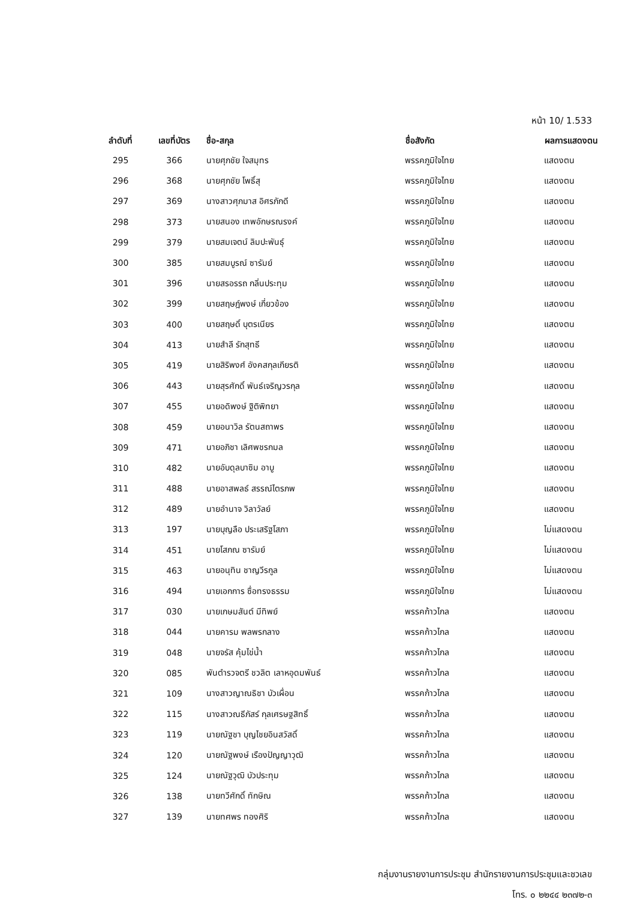หน้า 10/ 1.533
| ลำดับที่ | เลขที่บัตร | ชื่อ-สกุล | ชื่อสังกัด | ผลการแสดงตน |
| --- | --- | --- | --- | --- |
| 295 | 366 | นายศุภชัย ใจสมุทร | พรรคภูมิใจไทย | แสดงตน |
| 296 | 368 | นายศุภชัย โพธิ์สุ | พรรคภูมิใจไทย | แสดงตน |
| 297 | 369 | นางสาวศุภมาส อิศรภักดี | พรรคภูมิใจไทย | แสดงตน |
| 298 | 373 | นายสนอง เทพอักษรณรงค์ | พรรคภูมิใจไทย | แสดงตน |
| 299 | 379 | นายสมเจตน์ ลิมปะพันธุ์ | พรรคภูมิใจไทย | แสดงตน |
| 300 | 385 | นายสมบูรณ์ ซารัมย์ | พรรคภูมิใจไทย | แสดงตน |
| 301 | 396 | นายสรอรรถ กลิ่นประทุม | พรรคภูมิใจไทย | แสดงตน |
| 302 | 399 | นายสฤษฎ์พงษ์ เกี่ยวข้อง | พรรคภูมิใจไทย | แสดงตน |
| 303 | 400 | นายสฤษดิ์ บุตรเนียร | พรรคภูมิใจไทย | แสดงตน |
| 304 | 413 | นายสำลี รักสุทธี | พรรคภูมิใจไทย | แสดงตน |
| 305 | 419 | นายสิริพงศ์ อังคสกุลเกียรติ | พรรคภูมิใจไทย | แสดงตน |
| 306 | 443 | นายสุรศักดิ์ พันธ์เจริญวรกุล | พรรคภูมิใจไทย | แสดงตน |
| 307 | 455 | นายอดิพงษ์ ฐิติพิทยา | พรรคภูมิใจไทย | แสดงตน |
| 308 | 459 | นายอนาวิล รัตนสถาพร | พรรคภูมิใจไทย | แสดงตน |
| 309 | 471 | นายอภิชา เลิศพชรกมล | พรรคภูมิใจไทย | แสดงตน |
| 310 | 482 | นายอับดุลบาซิม อาบู | พรรคภูมิใจไทย | แสดงตน |
| 311 | 488 | นายอาสพลธ์ สรรณ์ไตรภพ | พรรคภูมิใจไทย | แสดงตน |
| 312 | 489 | นายอำนาจ วิลาวัลย์ | พรรคภูมิใจไทย | แสดงตน |
| 313 | 197 | นายบุญลือ ประเสริฐโสภา | พรรคภูมิใจไทย | ไม่แสดงตน |
| 314 | 451 | นายโสภณ ซารัมย์ | พรรคภูมิใจไทย | ไม่แสดงตน |
| 315 | 463 | นายอนุทิน ชาญวีรกูล | พรรคภูมิใจไทย | ไม่แสดงตน |
| 316 | 494 | นายเอกการ ซื่อทรงธรรม | พรรคภูมิใจไทย | ไม่แสดงตน |
| 317 | 030 | นายเกษมสันต์ มีทิพย์ | พรรคก้าวไกล | แสดงตน |
| 318 | 044 | นายคารม พลพรกลาง | พรรคก้าวไกล | แสดงตน |
| 319 | 048 | นายจรัส คุ้มไข่น้ำ | พรรคก้าวไกล | แสดงตน |
| 320 | 085 | พันตำรวจตรี ชวลิต เลาหอุดมพันธ์ | พรรคก้าวไกล | แสดงตน |
| 321 | 109 | นางสาวญาณธิชา บัวเผื่อน | พรรคก้าวไกล | แสดงตน |
| 322 | 115 | นางสาวณธีภัสร์ กุลเศรษฐสิทธิ์ | พรรคก้าวไกล | แสดงตน |
| 323 | 119 | นายณัฐชา บุญไชยอินสวัสดิ์ | พรรคก้าวไกล | แสดงตน |
| 324 | 120 | นายณัฐพงษ์ เรืองปัญญาวุฒิ | พรรคก้าวไกล | แสดงตน |
| 325 | 124 | นายณัฐวุฒิ บัวประทุม | พรรคก้าวไกล | แสดงตน |
| 326 | 138 | นายทวีศักดิ์ ทักษิณ | พรรคก้าวไกล | แสดงตน |
| 327 | 139 | นายทศพร ทองศิริ | พรรคก้าวไกล | แสดงตน |
กลุ่มงานรายงานการประชุม สำนักรายงานการประชุมและชวเลข
โทร. ๐ ๒๒๔๔ ๒๓๗๒-๓